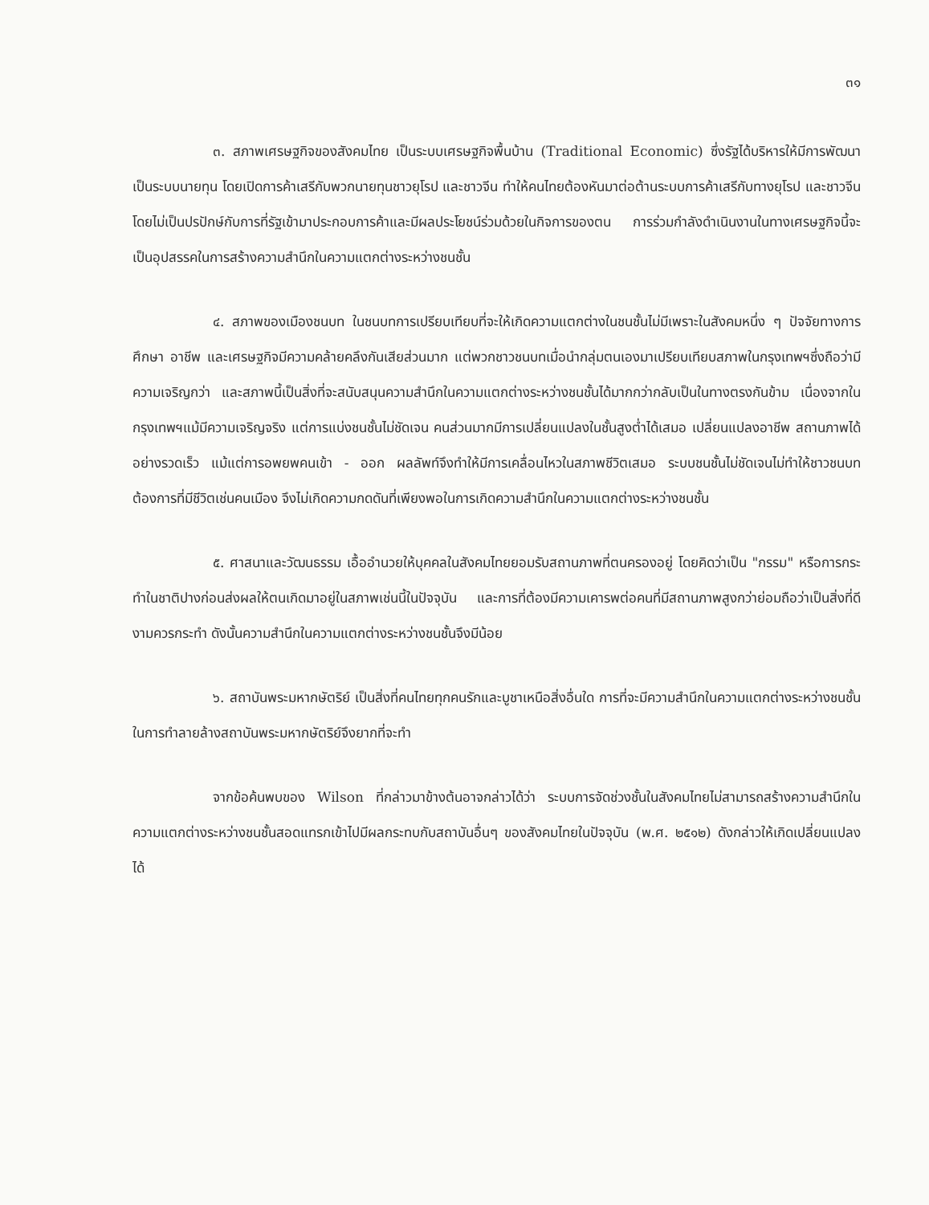๓๑
๓. สภาพเศรษฐกิจของสังคมไทย เป็นระบบเศรษฐกิจพื้นบ้าน (Traditional Economic) ซึ่งรัฐได้บริหารให้มีการพัฒนาเป็นระบบนายทุน โดยเปิดการค้าเสรีกับพวกนายทุนชาวยุโรป และชาวจีน ทำให้คนไทยต้องหันมาต่อต้านระบบการค้าเสรีกับทางยุโรป และชาวจีน โดยไม่เป็นปรปักษ์กับการที่รัฐเข้ามาประกอบการค้าและมีผลประโยชน์ร่วมด้วยในกิจการของตน การร่วมกำลังดำเนินงานในทางเศรษฐกิจนี้จะเป็นอุปสรรคในการสร้างความสำนึกในความแตกต่างระหว่างชนชั้น
๔. สภาพของเมืองชนบท ในชนบทการเปรียบเทียบที่จะให้เกิดความแตกต่างในชนชั้นไม่มีเพราะในสังคมหนึ่ง ๆ ปัจจัยทางการศึกษา อาชีพ และเศรษฐกิจมีความคล้ายคลึงกันเสียส่วนมาก แต่พวกชาวชนบทเมื่อนำกลุ่มตนเองมาเปรียบเทียบสภาพในกรุงเทพฯซึ่งถือว่ามีความเจริญกว่า และสภาพนี้เป็นสิ่งที่จะสนับสนุนความสำนึกในความแตกต่างระหว่างชนชั้นได้มากกว่ากลับเป็นในทางตรงกันข้าม เนื่องจากในกรุงเทพฯแม้มีความเจริญจริง แต่การแบ่งชนชั้นไม่ชัดเจน คนส่วนมากมีการเปลี่ยนแปลงในชั้นสูงต่ำได้เสมอ เปลี่ยนแปลงอาชีพ สถานภาพได้อย่างรวดเร็ว แม้แต่การอพยพคนเข้า - ออก ผลลัพท์จึงทำให้มีการเคลื่อนไหวในสภาพชีวิตเสมอ ระบบชนชั้นไม่ชัดเจนไม่ทำให้ชาวชนบทต้องการที่มีชีวิตเช่นคนเมือง จึงไม่เกิดความกดดันที่เพียงพอในการเกิดความสำนึกในความแตกต่างระหว่างชนชั้น
๕. ศาสนาและวัฒนธรรม เอื้ออำนวยให้บุคคลในสังคมไทยยอมรับสถานภาพที่ตนครองอยู่ โดยคิดว่าเป็น "กรรม" หรือการกระทำในชาติปางก่อนส่งผลให้ตนเกิดมาอยู่ในสภาพเช่นนี้ในปัจจุบัน และการที่ต้องมีความเคารพต่อคนที่มีสถานภาพสูงกว่าย่อมถือว่าเป็นสิ่งที่ดีงามควรกระทำ ดังนั้นความสำนึกในความแตกต่างระหว่างชนชั้นจึงมีน้อย
๖. สถาบันพระมหากษัตริย์ เป็นสิ่งที่คนไทยทุกคนรักและบูชาเหนือสิ่งอื่นใด การที่จะมีความสำนึกในความแตกต่างระหว่างชนชั้นในการทำลายล้างสถาบันพระมหากษัตริย์จึงยากที่จะทำ
จากข้อค้นพบของ Wilson ที่กล่าวมาข้างต้นอาจกล่าวได้ว่า ระบบการจัดช่วงชั้นในสังคมไทยไม่สามารถสร้างความสำนึกในความแตกต่างระหว่างชนชั้นสอดแทรกเข้าไปมีผลกระทบกับสถาบันอื่นๆ ของสังคมไทยในปัจจุบัน (พ.ศ. ๒๕๑๒) ดังกล่าวให้เกิดเปลี่ยนแปลงได้